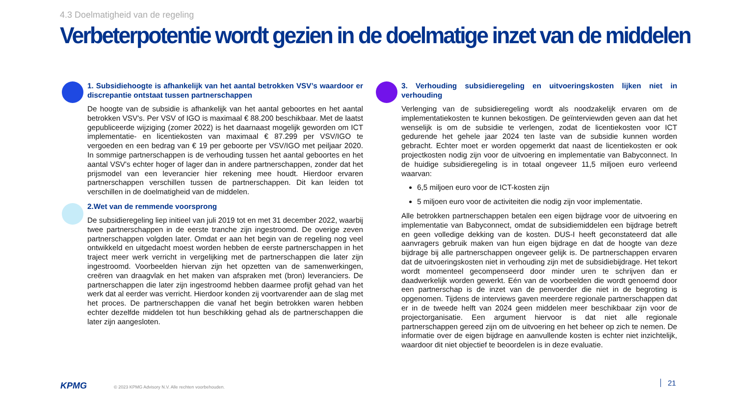4.3 Doelmatigheid van de regeling
Verbeterpotentie wordt gezien in de doelmatige inzet van de middelen
1. Subsidiehoogte is afhankelijk van het aantal betrokken VSV’s waardoor er discrepantie ontstaat tussen partnerschappen
De hoogte van de subsidie is afhankelijk van het aantal geboortes en het aantal betrokken VSV's. Per VSV of IGO is maximaal € 88.200 beschikbaar. Met de laatst gepubliceerde wijziging (zomer 2022) is het daarnaast mogelijk geworden om ICT implementatie- en licentiekosten van maximaal € 87.299 per VSV/IGO te vergoeden en een bedrag van € 19 per geboorte per VSV/IGO met peiljaar 2020. In sommige partnerschappen is de verhouding tussen het aantal geboortes en het aantal VSV's echter hoger of lager dan in andere partnerschappen, zonder dat het prijsmodel van een leverancier hier rekening mee houdt. Hierdoor ervaren partnerschappen verschillen tussen de partnerschappen. Dit kan leiden tot verschillen in de doelmatigheid van de middelen.
2.Wet van de remmende voorsprong
De subsidieregeling liep initieel van juli 2019 tot en met 31 december 2022, waarbij twee partnerschappen in de eerste tranche zijn ingestroomd. De overige zeven partnerschappen volgden later. Omdat er aan het begin van de regeling nog veel ontwikkeld en uitgedacht moest worden hebben de eerste partnerschappen in het traject meer werk verricht in vergelijking met de partnerschappen die later zijn ingestroomd. Voorbeelden hiervan zijn het opzetten van de samenwerkingen, creëren van draagvlak en het maken van afspraken met (bron) leveranciers. De partnerschappen die later zijn ingestroomd hebben daarmee profijt gehad van het werk dat al eerder was verricht. Hierdoor konden zij voortvarender aan de slag met het proces. De partnerschappen die vanaf het begin betrokken waren hebben echter dezelfde middelen tot hun beschikking gehad als de partnerschappen die later zijn aangesloten.
3. Verhouding subsidieregeling en uitvoeringskosten lijken niet in verhouding
Verlenging van de subsidieregeling wordt als noodzakelijk ervaren om de implementatiekosten te kunnen bekostigen. De geïnterviewden geven aan dat het wenselijk is om de subsidie te verlengen, zodat de licentiekosten voor ICT gedurende het gehele jaar 2024 ten laste van de subsidie kunnen worden gebracht. Echter moet er worden opgemerkt dat naast de licentiekosten er ook projectkosten nodig zijn voor de uitvoering en implementatie van Babyconnect. In de huidige subsidieregeling is in totaal ongeveer 11,5 miljoen euro verleend waarvan:
6,5 miljoen euro voor de ICT-kosten zijn
5 miljoen euro voor de activiteiten die nodig zijn voor implementatie.
Alle betrokken partnerschappen betalen een eigen bijdrage voor de uitvoering en implementatie van Babyconnect, omdat de subsidiemiddelen een bijdrage betreft en geen volledige dekking van de kosten. DUS-I heeft geconstateerd dat alle aanvragers gebruik maken van hun eigen bijdrage en dat de hoogte van deze bijdrage bij alle partnerschappen ongeveer gelijk is. De partnerschappen ervaren dat de uitvoeringskosten niet in verhouding zijn met de subsidiebijdrage. Het tekort wordt momenteel gecompenseerd door minder uren te schrijven dan er daadwerkelijk worden gewerkt. Eén van de voorbeelden die wordt genoemd door een partnerschap is de inzet van de penvoerder die niet in de begroting is opgenomen. Tijdens de interviews gaven meerdere regionale partnerschappen dat er in de tweede helft van 2024 geen middelen meer beschikbaar zijn voor de projectorganisatie. Een argument hiervoor is dat niet alle regionale partnerschappen gereed zijn om de uitvoering en het beheer op zich te nemen. De informatie over de eigen bijdrage en aanvullende kosten is echter niet inzichtelijk, waardoor dit niet objectief te beoordelen is in deze evaluatie.
KPMG
© 2023 KPMG Advisory N.V. Alle rechten voorbehouden.
21